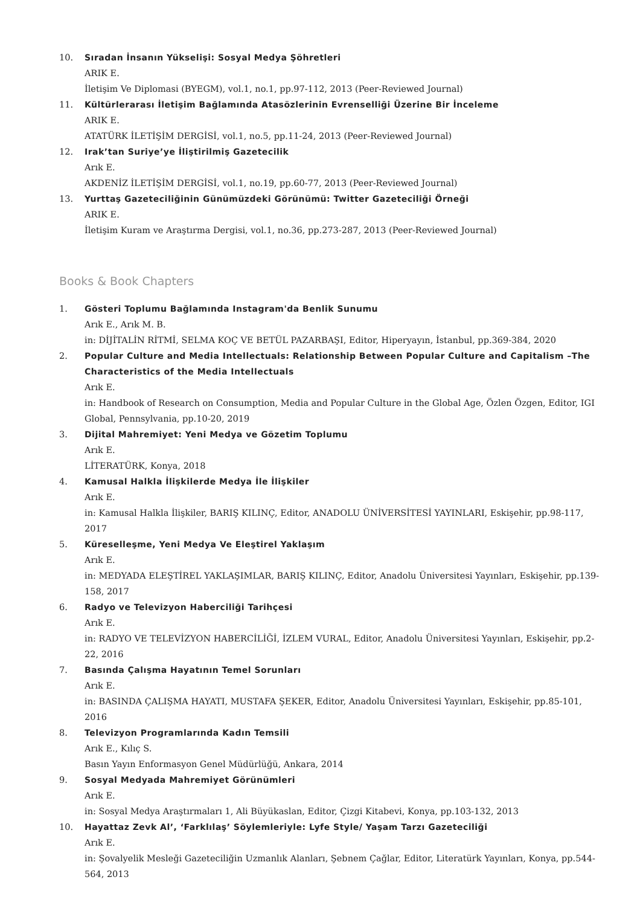10. Sıradan İnsanın Yükselişi: Sosyal Medya Şöhretleri
ARIK E.
İletişim Ve Diplomasi (BYEGM), vol.1, no.1, pp.97-112, 2013 (Peer-Reviewed Journal)
11. Kültürlerarası İletişim Bağlamında Atasözlerinin Evrenselliği Üzerine Bir İnceleme
ARIK E.
ATATÜRK İLETİŞİM DERGİSİ, vol.1, no.5, pp.11-24, 2013 (Peer-Reviewed Journal)
12. Irak’tan Suriye’ye İliştirilmiş Gazetecilik
Arık E.
AKDENİZ İLETİŞİM DERGİSİ, vol.1, no.19, pp.60-77, 2013 (Peer-Reviewed Journal)
13. Yurttaş Gazeteciliğinin Günümüzdeki Görünümü: Twitter Gazeteciliği Örneği
ARIK E.
İletişim Kuram ve Araştırma Dergisi, vol.1, no.36, pp.273-287, 2013 (Peer-Reviewed Journal)
Books & Book Chapters
1. Gösteri Toplumu Bağlamında Instagram'da Benlik Sunumu
Arık E., Arık M. B.
in: DİJİTALİN RİTMİ, SELMA KOÇ VE BETÜL PAZARBAŞI, Editor, Hiperyayın, İstanbul, pp.369-384, 2020
2. Popular Culture and Media Intellectuals: Relationship Between Popular Culture and Capitalism –The Characteristics of the Media Intellectuals
Arık E.
in: Handbook of Research on Consumption, Media and Popular Culture in the Global Age, Özlen Özgen, Editor, IGI Global, Pennsylvania, pp.10-20, 2019
3. Dijital Mahremiyet: Yeni Medya ve Gözetim Toplumu
Arık E.
LİTERATÜRK, Konya, 2018
4. Kamusal Halkla İlişkilerde Medya İle İlişkiler
Arık E.
in: Kamusal Halkla İlişkiler, BARIŞ KILINÇ, Editor, ANADOLU ÜNİVERSİTESİ YAYINLARI, Eskişehir, pp.98-117, 2017
5. Küreselleşme, Yeni Medya Ve Eleştirel Yaklaşım
Arık E.
in: MEDYADA ELEŞTİREL YAKLAŞIMLAR, BARIŞ KILINÇ, Editor, Anadolu Üniversitesi Yayınları, Eskişehir, pp.139-158, 2017
6. Radyo ve Televizyon Haberciliği Tarihçesi
Arık E.
in: RADYO VE TELEVİZYON HABERCİLİĞİ, İZLEM VURAL, Editor, Anadolu Üniversitesi Yayınları, Eskişehir, pp.2-22, 2016
7. Basında Çalışma Hayatının Temel Sorunları
Arık E.
in: BASINDA ÇALIŞMA HAYATI, MUSTAFA ŞEKER, Editor, Anadolu Üniversitesi Yayınları, Eskişehir, pp.85-101, 2016
8. Televizyon Programlarında Kadın Temsili
Arık E., Kılıç S.
Basın Yayın Enformasyon Genel Müdürlüğü, Ankara, 2014
9. Sosyal Medyada Mahremiyet Görünümleri
Arık E.
in: Sosyal Medya Araştırmaları 1, Ali Büyükaslan, Editor, Çizgi Kitabevi, Konya, pp.103-132, 2013
10. Hayattaz Zevk Al’, ‘Farklılaş’ Söylemleriyle: Lyfe Style/ Yaşam Tarzı Gazeteciliği
Arık E.
in: Şovalyelik Mesleği Gazeteciliğin Uzmanlık Alanları, Şebnem Çağlar, Editor, Literatürk Yayınları, Konya, pp.544-564, 2013